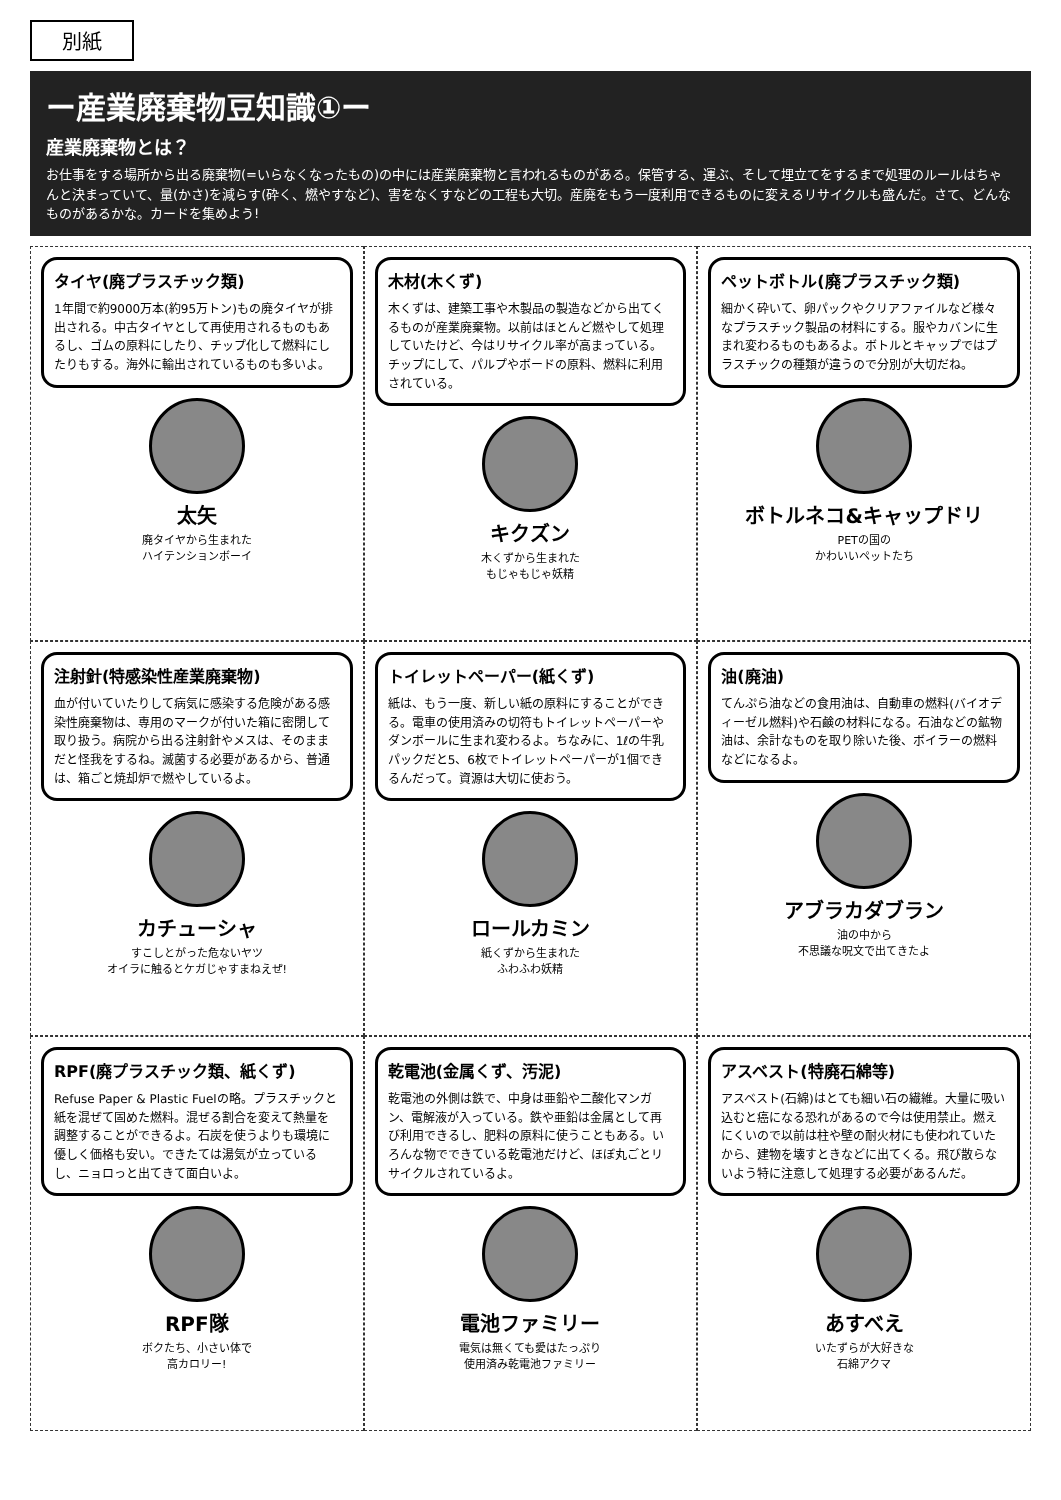別紙
ー産業廃棄物豆知識①ー
産業廃棄物とは？
お仕事をする場所から出る廃棄物(=いらなくなったもの)の中には産業廃棄物と言われるものがある。保管する、運ぶ、そして埋立てをするまで処理のルールはちゃんと決まっていて、量(かさ)を減らす(砕く、燃やすなど)、害をなくすなどの工程も大切。産廃をもう一度利用できるものに変えるリサイクルも盛んだ。さて、どんなものがあるかな。カードを集めよう!
タイヤ(廃プラスチック類)
1年間で約9000万本(約95万トン)もの廃タイヤが排出される。中古タイヤとして再使用されるものもあるし、ゴムの原料にしたり、チップ化して燃料にしたりもする。海外に輸出されているものも多いよ。
太矢
廃タイヤから生まれた
ハイテンションボーイ
木材(木くず)
木くずは、建築工事や木製品の製造などから出てくるものが産業廃棄物。以前はほとんど燃やして処理していたけど、今はリサイクル率が高まっている。チップにして、パルプやボードの原料、燃料に利用されている。
キクズン
木くずから生まれた
もじゃもじゃ妖精
ペットボトル(廃プラスチック類)
細かく砕いて、卵パックやクリアファイルなど様々なプラスチック製品の材料にする。服やカバンに生まれ変わるものもあるよ。ボトルとキャップではプラスチックの種類が違うので分別が大切だね。
ボトルネコ&キャップドリ
PETの国の
かわいいペットたち
注射針(特感染性産業廃棄物)
血が付いていたりして病気に感染する危険がある感染性廃棄物は、専用のマークが付いた箱に密閉して取り扱う。病院から出る注射針やメスは、そのままだと怪我をするね。滅菌する必要があるから、普通は、箱ごと焼却炉で燃やしているよ。
カチューシャ
すこしとがった危ないヤツ
オイラに触るとケガじゃすまねえぜ!
トイレットペーパー(紙くず)
紙は、もう一度、新しい紙の原料にすることができる。電車の使用済みの切符もトイレットペーパーやダンボールに生まれ変わるよ。ちなみに、1ℓの牛乳パックだと5、6枚でトイレットペーパーが1個できるんだって。資源は大切に使おう。
ロールカミン
紙くずから生まれた
ふわふわ妖精
油(廃油)
てんぷら油などの食用油は、自動車の燃料(バイオディーゼル燃料)や石鹸の材料になる。石油などの鉱物油は、余計なものを取り除いた後、ボイラーの燃料などになるよ。
アブラカダブラン
油の中から
不思議な呪文で出てきたよ
RPF(廃プラスチック類、紙くず)
Refuse Paper & Plastic Fuelの略。プラスチックと紙を混ぜて固めた燃料。混ぜる割合を変えて熱量を調整することができるよ。石炭を使うよりも環境に優しく価格も安い。できたては湯気が立っているし、ニョロっと出てきて面白いよ。
RPF隊
ボクたち、小さい体で
高カロリー!
乾電池(金属くず、汚泥)
乾電池の外側は鉄で、中身は亜鉛や二酸化マンガン、電解液が入っている。鉄や亜鉛は金属として再び利用できるし、肥料の原料に使うこともある。いろんな物でできている乾電池だけど、ほぼ丸ごとリサイクルされているよ。
電池ファミリー
電気は無くても愛はたっぷり
使用済み乾電池ファミリー
アスベスト(特廃石綿等)
アスベスト(石綿)はとても細い石の繊維。大量に吸い込むと癌になる恐れがあるので今は使用禁止。燃えにくいので以前は柱や壁の耐火材にも使われていたから、建物を壊すときなどに出てくる。飛び散らないよう特に注意して処理する必要があるんだ。
あすべえ
いたずらが大好きな
石綿アクマ